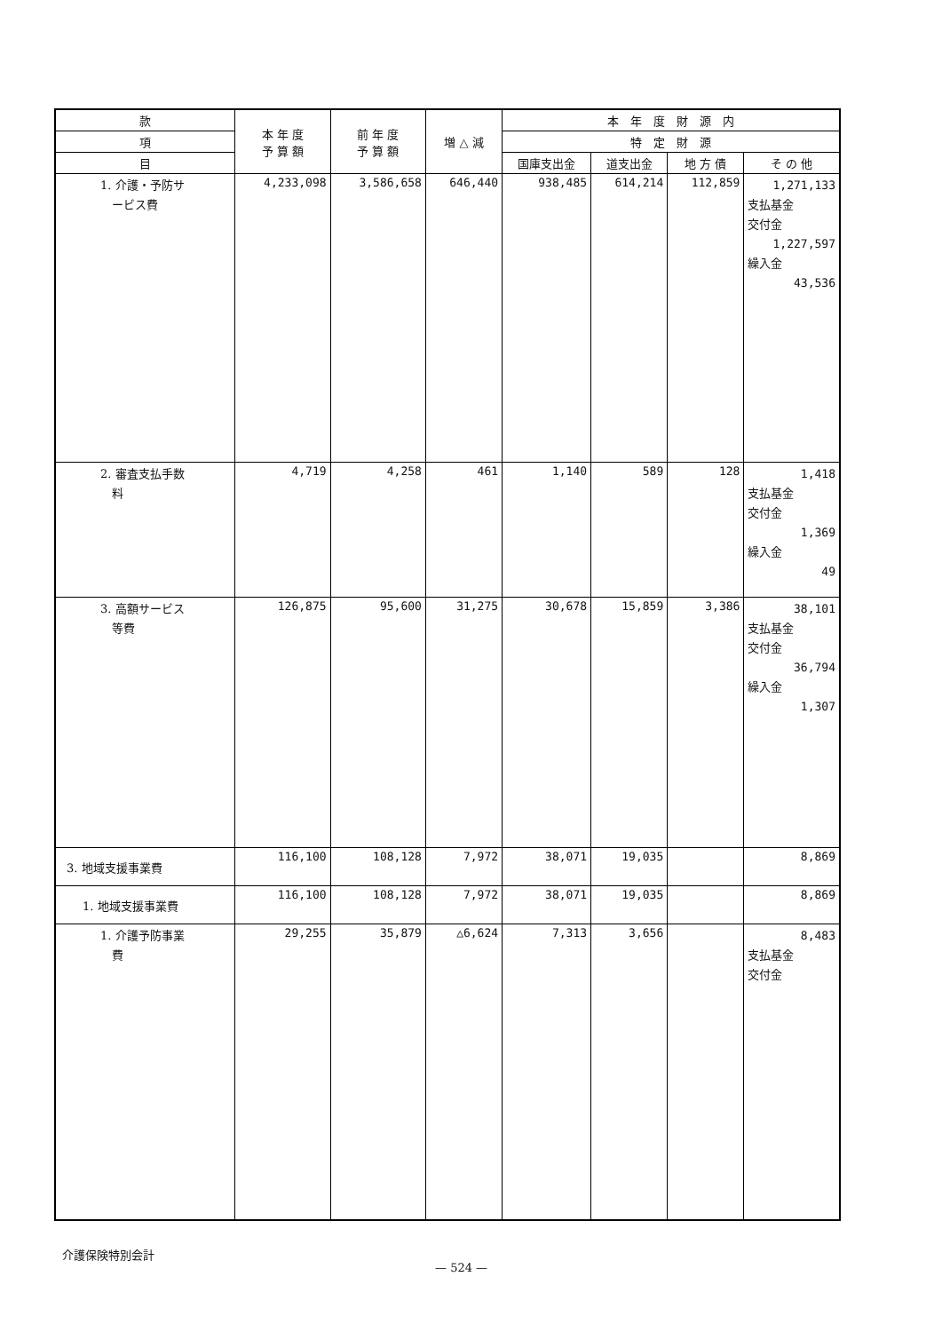| 款 | 本 年 度 予 算 額 | 前 年 度 予 算 額 | 増 △ 減 | 本 年 度 財 源 内 | | | |
| --- | --- | --- | --- | --- | --- | --- | --- |
| 項 | | | | 特 定 財 源 | | | |
| 目 | | | | 国庫支出金 | 道支出金 | 地 方 債 | そ の 他 |
| 1. 介護・予防サ ービス費 | 4,233,098 | 3,586,658 | 646,440 | 938,485 | 614,214 | 112,859 | 1,271,133 支払基金 交付金 1,227,597 繰入金 43,536 |
| 2. 審査支払手数 料 | 4,719 | 4,258 | 461 | 1,140 | 589 | 128 | 1,418 支払基金 交付金 1,369 繰入金 49 |
| 3. 高額サービス 等費 | 126,875 | 95,600 | 31,275 | 30,678 | 15,859 | 3,386 | 38,101 支払基金 交付金 36,794 繰入金 1,307 |
| 3. 地域支援事業費 | 116,100 | 108,128 | 7,972 | 38,071 | 19,035 | | 8,869 |
| 1. 地域支援事業費 | 116,100 | 108,128 | 7,972 | 38,071 | 19,035 | | 8,869 |
| 1. 介護予防事業 費 | 29,255 | 35,879 | △6,624 | 7,313 | 3,656 | | 8,483 支払基金 交付金 |
介護保険特別会計
— 524 —